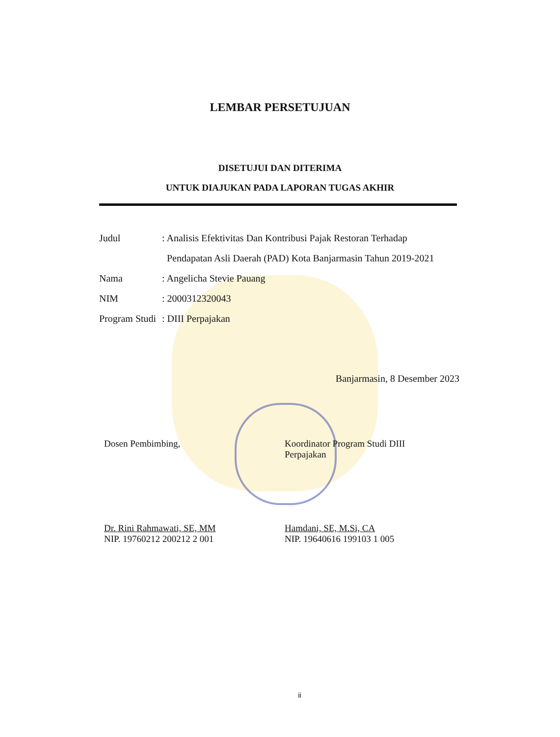LEMBAR PERSETUJUAN
DISETUJUI DAN DITERIMA
UNTUK DIAJUKAN PADA LAPORAN TUGAS AKHIR
Judul: Analisis Efektivitas Dan Kontribusi Pajak Restoran Terhadap
Pendapatan Asli Daerah (PAD) Kota Banjarmasin Tahun 2019-2021
Nama: Angelicha Stevie Pauang
NIM: 2000312320043
Program Studi: DIII Perpajakan
Banjarmasin, 8 Desember 2023
Dosen Pembimbing,
Dr. Rini Rahmawati, SE, MM
NIP. 19760212 200212 2 001
Koordinator Program Studi DIII Perpajakan
Hamdani, SE, M.Si, CA
NIP. 19640616 199103 1 005
ii